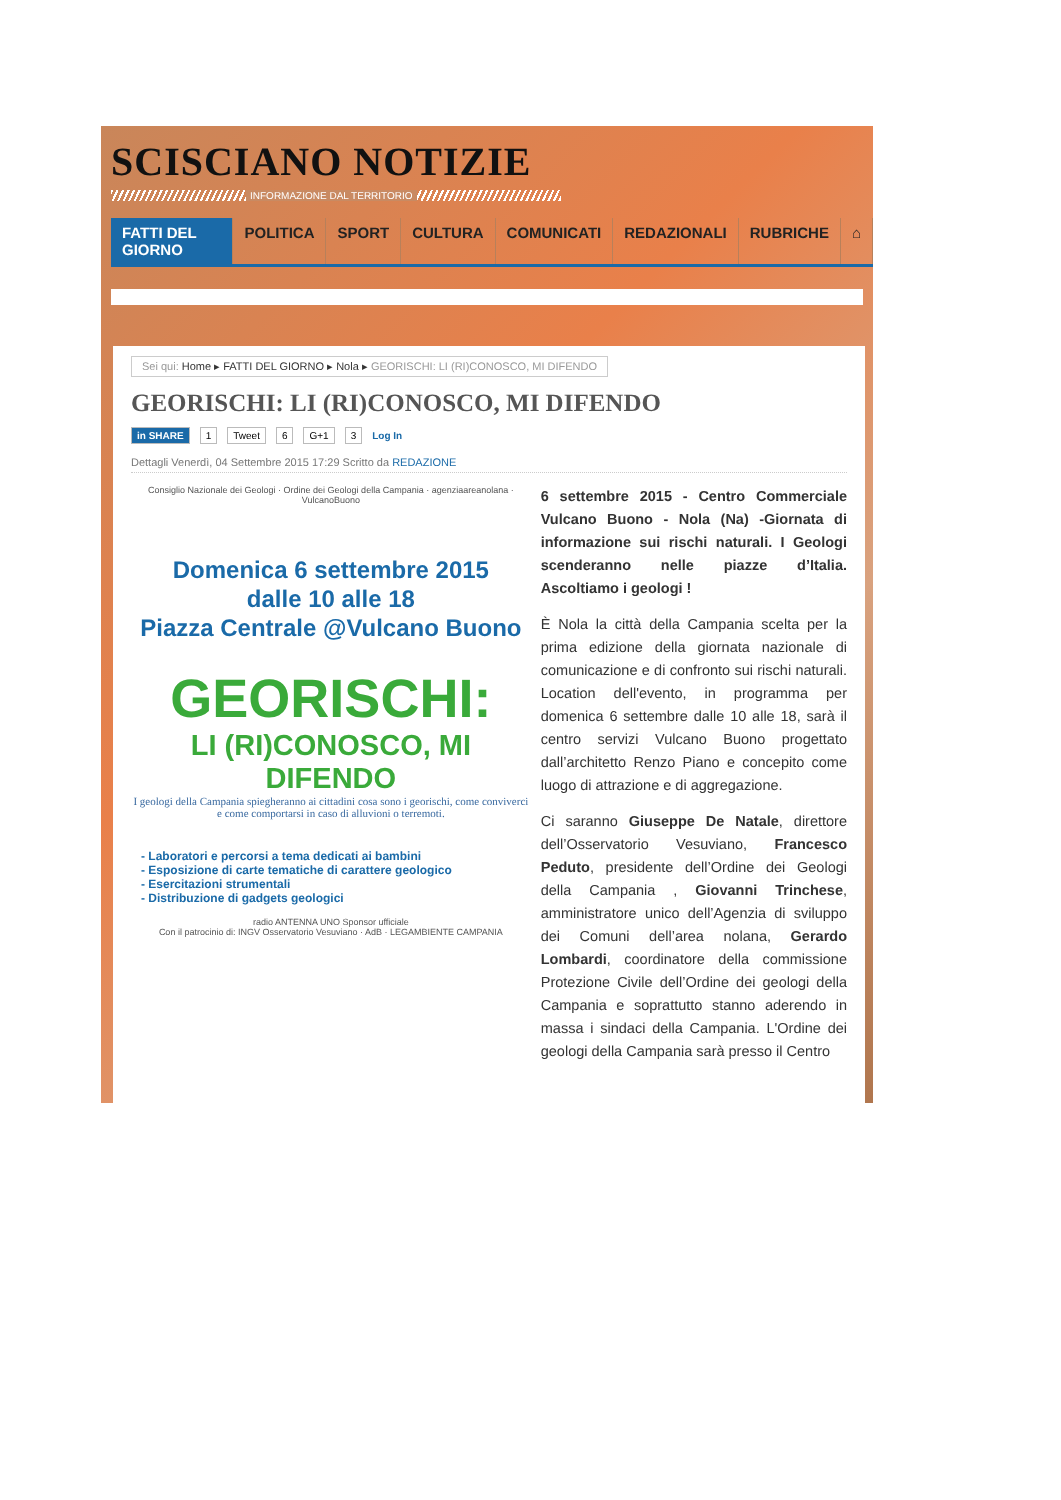SCISCIANO NOTIZIE
INFORMAZIONE DAL TERRITORIO
FATTI DEL GIORNO POLITICA SPORT CULTURA COMUNICATI REDAZIONALI RUBRICHE ⌂
Sei qui: Home ▸ FATTI DEL GIORNO ▸ Nola ▸ GEORISCHI: LI (RI)CONOSCO, MI DIFENDO
GEORISCHI: LI (RI)CONOSCO, MI DIFENDO
in SHARE 1 Tweet 6 G+1 3 Log In
Dettagli Venerdì, 04 Settembre 2015 17:29 Scritto da REDAZIONE
Consiglio Nazionale dei Geologi · Ordine dei Geologi della Campania · agenziaareanolana · VulcanoBuono
Domenica 6 settembre 2015
dalle 10 alle 18
Piazza Centrale @Vulcano Buono
GEORISCHI:
LI (RI)CONOSCO, MI DIFENDO
I geologi della Campania spiegheranno ai cittadini cosa sono i georischi, come conviverci e come comportarsi in caso di alluvioni o terremoti.
- Laboratori e percorsi a tema dedicati ai bambini
- Esposizione di carte tematiche di carattere geologico
- Esercitazioni strumentali
- Distribuzione di gadgets geologici
radio ANTENNA UNO Sponsor ufficiale
Con il patrocinio di: INGV Osservatorio Vesuviano · AdB · LEGAMBIENTE CAMPANIA
6 settembre 2015 - Centro Commerciale Vulcano Buono - Nola (Na) -Giornata di informazione sui rischi naturali. I Geologi scenderanno nelle piazze d’Italia. Ascoltiamo i geologi !
È Nola la città della Campania scelta per la prima edizione della giornata nazionale di comunicazione e di confronto sui rischi naturali. Location dell'evento, in programma per domenica 6 settembre dalle 10 alle 18, sarà il centro servizi Vulcano Buono progettato dall’architetto Renzo Piano e concepito come luogo di attrazione e di aggregazione.
Ci saranno Giuseppe De Natale, direttore dell’Osservatorio Vesuviano, Francesco Peduto, presidente dell’Ordine dei Geologi della Campania , Giovanni Trinchese, amministratore unico dell’Agenzia di sviluppo dei Comuni dell’area nolana, Gerardo Lombardi, coordinatore della commissione Protezione Civile dell’Ordine dei geologi della Campania e soprattutto stanno aderendo in massa i sindaci della Campania. L'Ordine dei geologi della Campania sarà presso il Centro